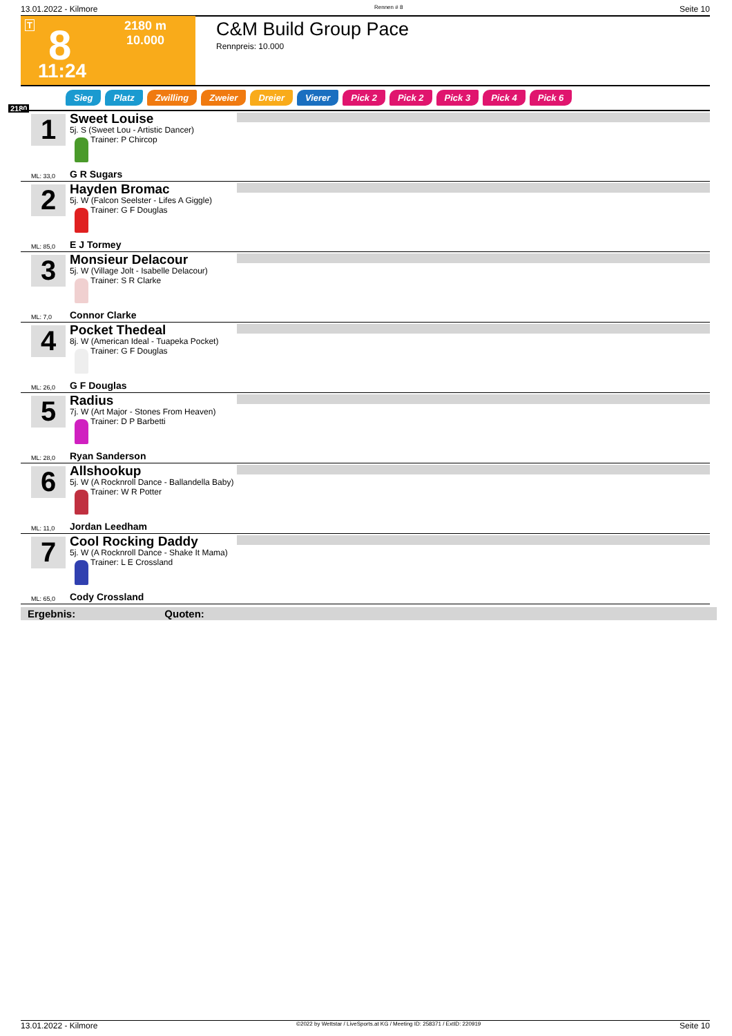13.01.2022 - Kilmore Rennen # 8 Seite 10
T
2180 m
10.000
8
11:24
C&M Build Group Pace
Rennpreis: 10.000
2180
Sieg Platz Zwilling Zweier Dreier Vierer Pick 2 Pick 2 Pick 3 Pick 4 Pick 6
1
Sweet Louise
5j. S (Sweet Lou - Artistic Dancer)
Trainer: P Chircop
ML: 33,0 G R Sugars
2
Hayden Bromac
5j. W (Falcon Seelster - Lifes A Giggle)
Trainer: G F Douglas
ML: 85,0 E J Tormey
3
Monsieur Delacour
5j. W (Village Jolt - Isabelle Delacour)
Trainer: S R Clarke
ML: 7,0 Connor Clarke
4
Pocket Thedeal
8j. W (American Ideal - Tuapeka Pocket)
Trainer: G F Douglas
ML: 26,0 G F Douglas
5
Radius
7j. W (Art Major - Stones From Heaven)
Trainer: D P Barbetti
ML: 28,0 Ryan Sanderson
6
Allshookup
5j. W (A Rocknroll Dance - Ballandella Baby)
Trainer: W R Potter
ML: 11,0 Jordan Leedham
7
Cool Rocking Daddy
5j. W (A Rocknroll Dance - Shake It Mama)
Trainer: L E Crossland
ML: 65,0 Cody Crossland
Ergebnis: Quoten:
13.01.2022 - Kilmore ©2022 by Wettstar / LiveSports.at KG / Meeting ID: 258371 / ExtID: 220919 Seite 10